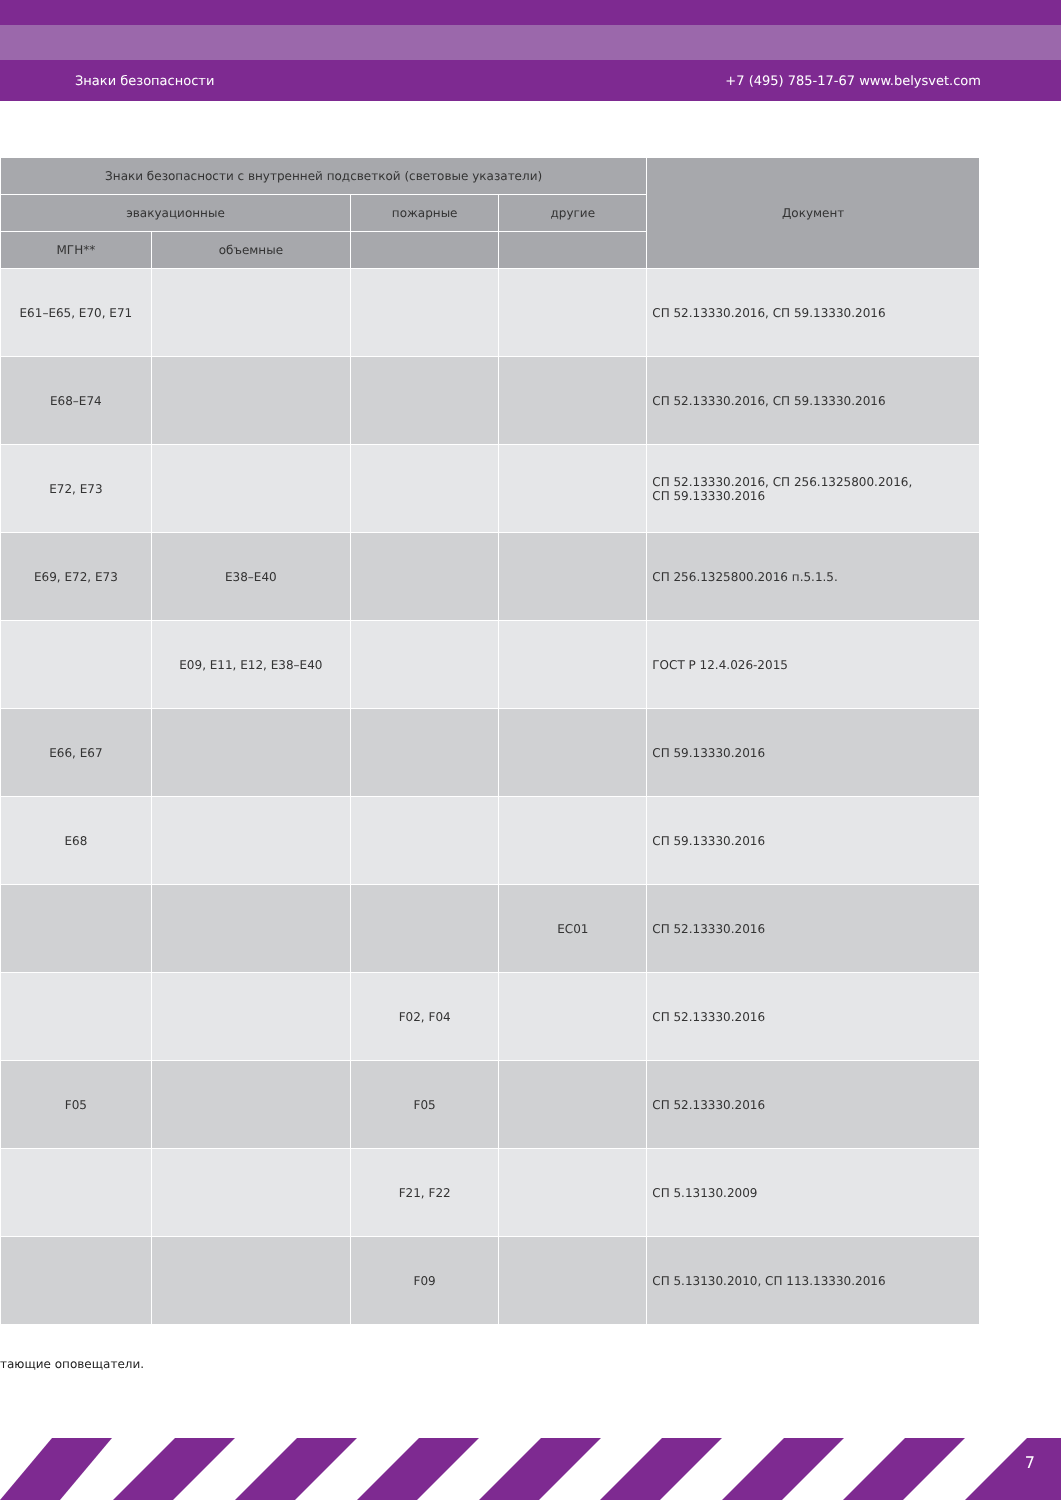Знаки безопасности +7 (495) 785-17-67 www.belysvet.com
| Знаки безопасности с внутренней подсветкой (световые указатели) | | | | Документ |
| --- | --- | --- | --- | --- |
| эвакуационные | | пожарные | другие | |
| МГН** | объемные | | | |
| E61–E65, E70, E71 | | | | СП 52.13330.2016, СП 59.13330.2016 |
| E68–E74 | | | | СП 52.13330.2016, СП 59.13330.2016 |
| E72, E73 | | | | СП 52.13330.2016, СП 256.1325800.2016, СП 59.13330.2016 |
| E69, E72, E73 | E38–E40 | | | СП 256.1325800.2016 п.5.1.5. |
| | E09, E11, E12, E38–E40 | | | ГОСТ Р 12.4.026-2015 |
| E66, E67 | | | | СП 59.13330.2016 |
| E68 | | | | СП 59.13330.2016 |
| | | | EC01 | СП 52.13330.2016 |
| | | F02, F04 | | СП 52.13330.2016 |
| F05 | | F05 | | СП 52.13330.2016 |
| | | F21, F22 | | СП 5.13130.2009 |
| | | F09 | | СП 5.13130.2010, СП 113.13330.2016 |
тающие оповещатели.
7